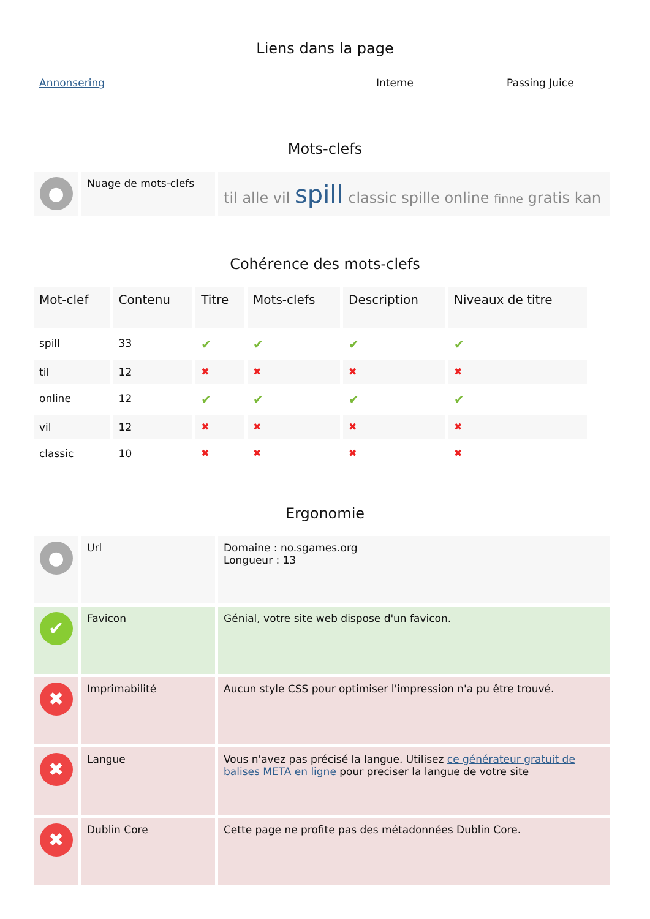Liens dans la page
| Annonsering | Interne | Passing Juice |
Mots-clefs
| ● | Nuage de mots-clefs | til alle vil spill classic spille online finne gratis kan |
Cohérence des mots-clefs
| Mot-clef | Contenu | Titre | Mots-clefs | Description | Niveaux de titre |
| --- | --- | --- | --- | --- | --- |
| spill | 33 | ✔ | ✔ | ✔ | ✔ |
| til | 12 | ✖ | ✖ | ✖ | ✖ |
| online | 12 | ✔ | ✔ | ✔ | ✔ |
| vil | 12 | ✖ | ✖ | ✖ | ✖ |
| classic | 10 | ✖ | ✖ | ✖ | ✖ |
Ergonomie
| ● | Url | Domaine : no.sgames.org Longueur : 13 |
| ✔ | Favicon | Génial, votre site web dispose d'un favicon. |
| ✖ | Imprimabilité | Aucun style CSS pour optimiser l'impression n'a pu être trouvé. |
| ✖ | Langue | Vous n'avez pas précisé la langue. Utilisez ce générateur gratuit de balises META en ligne pour preciser la langue de votre site |
| ✖ | Dublin Core | Cette page ne profite pas des métadonnées Dublin Core. |